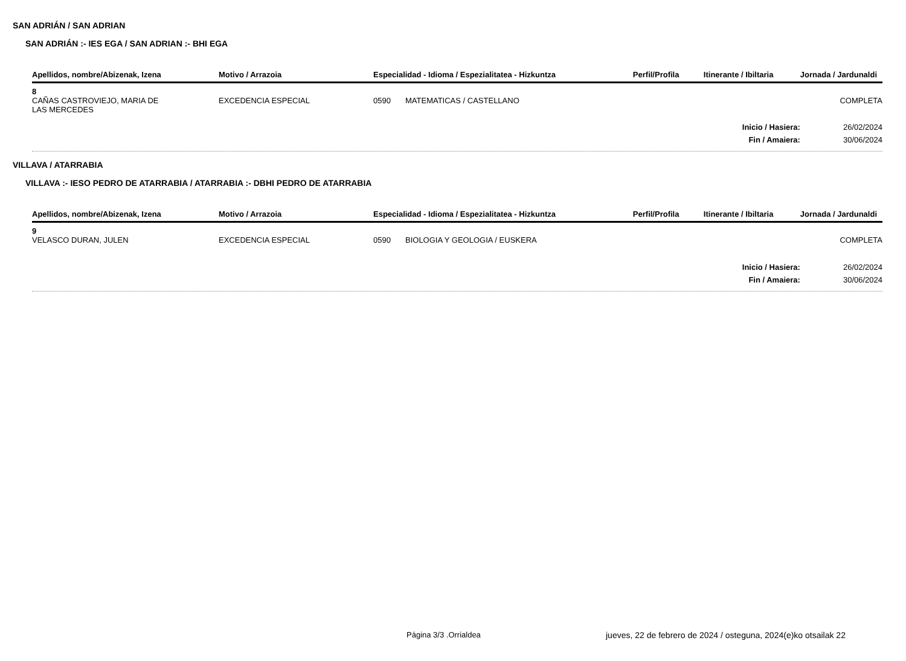SAN ADRIÁN / SAN ADRIAN
SAN ADRIÁN :- IES EGA / SAN ADRIAN :- BHI EGA
| Apellidos, nombre/Abizenak, Izena | Motivo / Arrazoia | Especialidad - Idioma / Espezialitatea - Hizkuntza | | Perfil/Profila | Itinerante / Ibiltaria | Jornada / Jardunaldi |
| --- | --- | --- | --- | --- | --- | --- |
| 8 | | | | | | |
| CAÑAS CASTROVIEJO, MARIA DE LAS MERCEDES | EXCEDENCIA ESPECIAL | 0590 | MATEMATICAS / CASTELLANO | | | COMPLETA |
| Inicio / Hasiera: | | | | | | 26/02/2024 |
| Fin / Amaiera: | | | | | | 30/06/2024 |
VILLAVA / ATARRABIA
VILLAVA :- IESO PEDRO DE ATARRABIA / ATARRABIA :- DBHI PEDRO DE ATARRABIA
| Apellidos, nombre/Abizenak, Izena | Motivo / Arrazoia | Especialidad - Idioma / Espezialitatea - Hizkuntza | | Perfil/Profila | Itinerante / Ibiltaria | Jornada / Jardunaldi |
| --- | --- | --- | --- | --- | --- | --- |
| 9 | | | | | | |
| VELASCO DURAN, JULEN | EXCEDENCIA ESPECIAL | 0590 | BIOLOGIA Y GEOLOGIA / EUSKERA | | | COMPLETA |
| Inicio / Hasiera: | | | | | | 26/02/2024 |
| Fin / Amaiera: | | | | | | 30/06/2024 |
Página 3/3 .Orrialdea jueves, 22 de febrero de 2024 / osteguna, 2024(e)ko otsailak 22